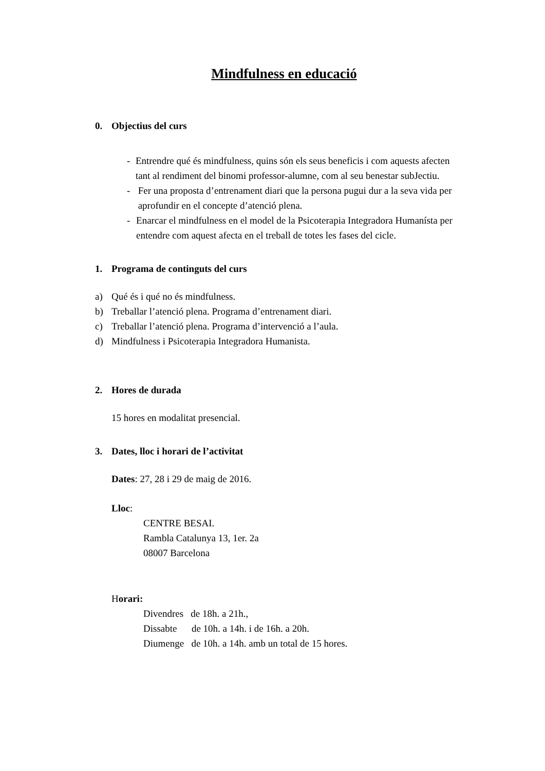Mindfulness en educació
0. Objectius del curs
- Entrendre qué és mindfulness, quins són els seus beneficis i com aquests afecten tant al rendiment del binomi professor-alumne, com al seu benestar subJectiu.
- Fer una proposta d’entrenament diari que la persona pugui dur a la seva vida per aprofundir en el concepte d’atenció plena.
- Enarcar el mindfulness en el model de la Psicoterapia Integradora Humanísta per entendre com aquest afecta en el treball de totes les fases del cicle.
1. Programa de continguts del curs
a) Qué és i qué no és mindfulness.
b) Treballar l’atenció plena. Programa d’entrenament diari.
c) Treballar l’atenció plena. Programa d’intervenció a l’aula.
d) Mindfulness i Psicoterapia Integradora Humanista.
2. Hores de durada
15 hores en modalitat presencial.
3. Dates, lloc i horari de l’activitat
Dates: 27, 28 i 29 de maig de 2016.
Lloc:
CENTRE BESAI.
Rambla Catalunya 13, 1er. 2a
08007 Barcelona
Horari:
Divendres de 18h. a 21h.,
Dissabte de 10h. a 14h. i de 16h. a 20h.
Diumenge de 10h. a 14h. amb un total de 15 hores.